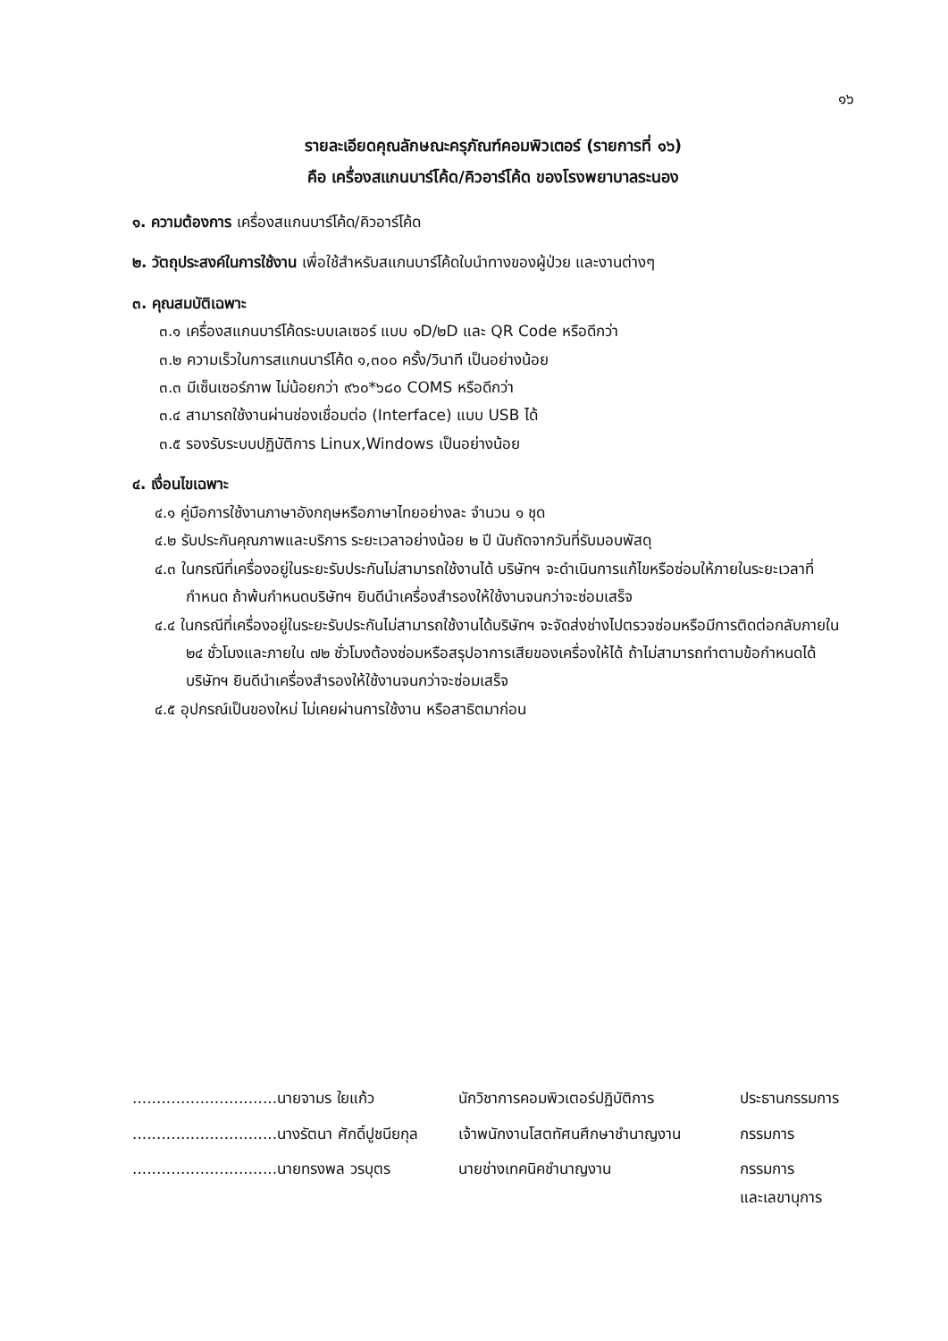๑๖
รายละเอียดคุณลักษณะครุภัณฑ์คอมพิวเตอร์ (รายการที่ ๑๖)
คือ เครื่องสแกนบาร์โค้ด/คิวอาร์โค้ด ของโรงพยาบาลระนอง
๑. ความต้องการ เครื่องสแกนบาร์โค้ด/คิวอาร์โค้ด
๒. วัตถุประสงค์ในการใช้งาน เพื่อใช้สำหรับสแกนบาร์โค้ดใบนำทางของผู้ป่วย และงานต่างๆ
๓. คุณสมบัติเฉพาะ
๓.๑ เครื่องสแกนบาร์โค้ดระบบเลเซอร์ แบบ ๑D/๒D และ QR Code หรือดีกว่า
๓.๒ ความเร็วในการสแกนบาร์โค้ด ๑,๓๐๐ ครั้ง/วินาที เป็นอย่างน้อย
๓.๓ มีเซ็นเซอร์ภาพ ไม่น้อยกว่า ๙๖๐*๖๘๐ COMS หรือดีกว่า
๓.๔ สามารถใช้งานผ่านช่องเชื่อมต่อ (Interface) แบบ USB ได้
๓.๕ รองรับระบบปฏิบัติการ Linux,Windows เป็นอย่างน้อย
๔. เงื่อนไขเฉพาะ
๔.๑ คู่มือการใช้งานภาษาอังกฤษหรือภาษาไทยอย่างละ จำนวน ๑ ชุด
๔.๒ รับประกันคุณภาพและบริการ ระยะเวลาอย่างน้อย ๒ ปี นับถัดจากวันที่รับมอบพัสดุ
๔.๓ ในกรณีที่เครื่องอยู่ในระยะรับประกันไม่สามารถใช้งานได้ บริษัทฯ จะดำเนินการแก้ไขหรือซ่อมให้ภายในระยะเวลาที่กำหนด ถ้าพ้นกำหนดบริษัทฯ ยินดีนำเครื่องสำรองให้ใช้งานจนกว่าจะซ่อมเสร็จ
๔.๔ ในกรณีที่เครื่องอยู่ในระยะรับประกันไม่สามารถใช้งานได้บริษัทฯ จะจัดส่งช่างไปตรวจซ่อมหรือมีการติดต่อกลับภายใน ๒๔ ชั่วโมงและภายใน ๗๒ ชั่วโมงต้องซ่อมหรือสรุปอาการเสียของเครื่องให้ได้ ถ้าไม่สามารถทำตามข้อกำหนดได้ บริษัทฯ ยินดีนำเครื่องสำรองให้ใช้งานจนกว่าจะซ่อมเสร็จ
๔.๕ อุปกรณ์เป็นของใหม่ ไม่เคยผ่านการใช้งาน หรือสาธิตมาก่อน
| ..............................นายจามร ใยแก้ว | นักวิชาการคอมพิวเตอร์ปฏิบัติการ | ประธานกรรมการ |
| ..............................นางรัตนา ศักดิ์ปูชนียกุล | เจ้าพนักงานโสตทัศนศึกษาชำนาญงาน | กรรมการ |
| ..............................นายทรงพล วรบุตร | นายช่างเทคนิคชำนาญงาน | กรรมการ และเลขานุการ |